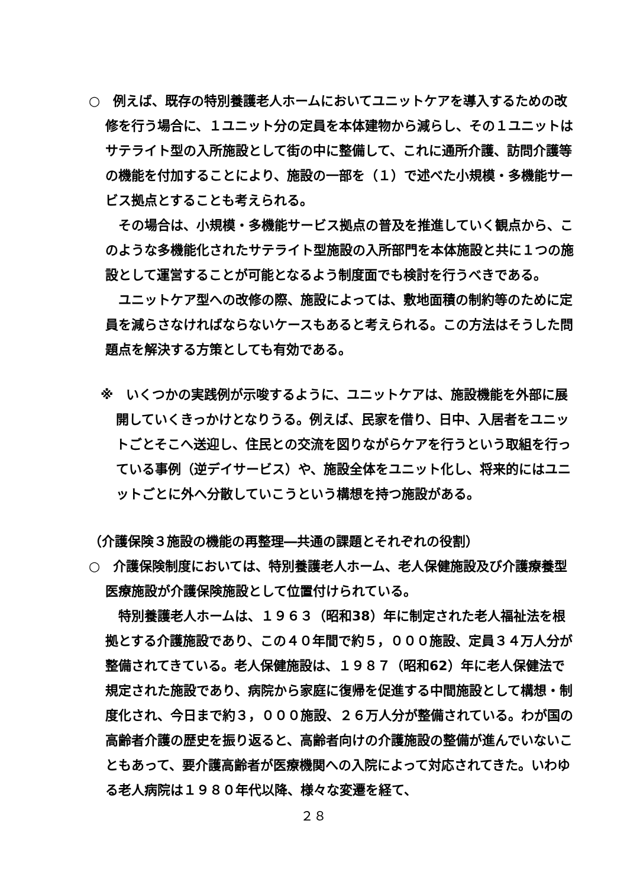○　例えば、既存の特別養護老人ホームにおいてユニットケアを導入するための改修を行う場合に、１ユニット分の定員を本体建物から減らし、その１ユニットはサテライト型の入所施設として街の中に整備して、これに通所介護、訪問介護等の機能を付加することにより、施設の一部を（１）で述べた小規模・多機能サービス拠点とすることも考えられる。
その場合は、小規模・多機能サービス拠点の普及を推進していく観点から、このような多機能化されたサテライト型施設の入所部門を本体施設と共に１つの施設として運営することが可能となるよう制度面でも検討を行うべきである。
ユニットケア型への改修の際、施設によっては、敷地面積の制約等のために定員を減らさなければならないケースもあると考えられる。この方法はそうした問題点を解決する方策としても有効である。
※　いくつかの実践例が示唆するように、ユニットケアは、施設機能を外部に展開していくきっかけとなりうる。例えば、民家を借り、日中、入居者をユニットごとそこへ送迎し、住民との交流を図りながらケアを行うという取組を行っている事例（逆デイサービス）や、施設全体をユニット化し、将来的にはユニットごとに外へ分散していこうという構想を持つ施設がある。
（介護保険３施設の機能の再整理―共通の課題とそれぞれの役割）
○　介護保険制度においては、特別養護老人ホーム、老人保健施設及び介護療養型医療施設が介護保険施設として位置付けられている。
特別養護老人ホームは、１９６３（昭和38）年に制定された老人福祉法を根拠とする介護施設であり、この４０年間で約５，０００施設、定員３４万人分が整備されてきている。老人保健施設は、１９８７（昭和62）年に老人保健法で規定された施設であり、病院から家庭に復帰を促進する中間施設として構想・制度化され、今日まで約３，０００施設、２６万人分が整備されている。わが国の高齢者介護の歴史を振り返ると、高齢者向けの介護施設の整備が進んでいないこともあって、要介護高齢者が医療機関への入院によって対応されてきた。いわゆる老人病院は１９８０年代以降、様々な変遷を経て、
２８